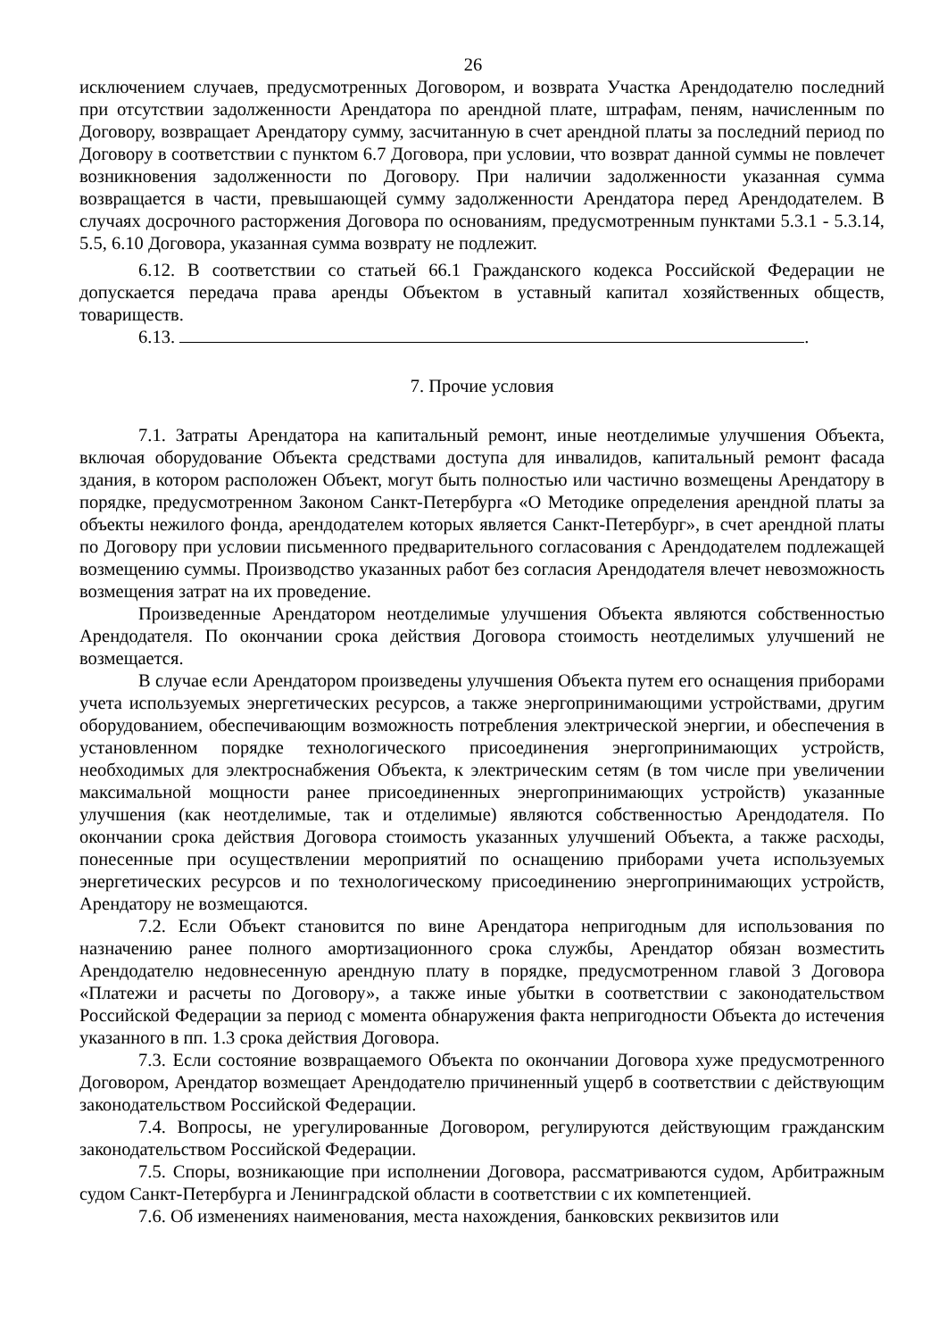26
исключением случаев, предусмотренных Договором, и возврата Участка Арендодателю последний при отсутствии задолженности Арендатора по арендной плате, штрафам, пеням, начисленным по Договору, возвращает Арендатору сумму, засчитанную в счет арендной платы за последний период по Договору в соответствии с пунктом 6.7 Договора, при условии, что возврат данной суммы не повлечет возникновения задолженности по Договору. При наличии задолженности указанная сумма возвращается в части, превышающей сумму задолженности Арендатора перед Арендодателем. В случаях досрочного расторжения Договора по основаниям, предусмотренным пунктами 5.3.1 - 5.3.14, 5.5, 6.10 Договора, указанная сумма возврату не подлежит.
6.12. В соответствии со статьей 66.1 Гражданского кодекса Российской Федерации не допускается передача права аренды Объектом в уставный капитал хозяйственных обществ, товариществ.
6.13. .
7. Прочие условия
7.1. Затраты Арендатора на капитальный ремонт, иные неотделимые улучшения Объекта, включая оборудование Объекта средствами доступа для инвалидов, капитальный ремонт фасада здания, в котором расположен Объект, могут быть полностью или частично возмещены Арендатору в порядке, предусмотренном Законом Санкт-Петербурга «О Методике определения арендной платы за объекты нежилого фонда, арендодателем которых является Санкт-Петербург», в счет арендной платы по Договору при условии письменного предварительного согласования с Арендодателем подлежащей возмещению суммы. Производство указанных работ без согласия Арендодателя влечет невозможность возмещения затрат на их проведение.
Произведенные Арендатором неотделимые улучшения Объекта являются собственностью Арендодателя. По окончании срока действия Договора стоимость неотделимых улучшений не возмещается.
В случае если Арендатором произведены улучшения Объекта путем его оснащения приборами учета используемых энергетических ресурсов, а также энергопринимающими устройствами, другим оборудованием, обеспечивающим возможность потребления электрической энергии, и обеспечения в установленном порядке технологического присоединения энергопринимающих устройств, необходимых для электроснабжения Объекта, к электрическим сетям (в том числе при увеличении максимальной мощности ранее присоединенных энергопринимающих устройств) указанные улучшения (как неотделимые, так и отделимые) являются собственностью Арендодателя. По окончании срока действия Договора стоимость указанных улучшений Объекта, а также расходы, понесенные при осуществлении мероприятий по оснащению приборами учета используемых энергетических ресурсов и по технологическому присоединению энергопринимающих устройств, Арендатору не возмещаются.
7.2. Если Объект становится по вине Арендатора непригодным для использования по назначению ранее полного амортизационного срока службы, Арендатор обязан возместить Арендодателю недовнесенную арендную плату в порядке, предусмотренном главой 3 Договора «Платежи и расчеты по Договору», а также иные убытки в соответствии с законодательством Российской Федерации за период с момента обнаружения факта непригодности Объекта до истечения указанного в пп. 1.3 срока действия Договора.
7.3. Если состояние возвращаемого Объекта по окончании Договора хуже предусмотренного Договором, Арендатор возмещает Арендодателю причиненный ущерб в соответствии с действующим законодательством Российской Федерации.
7.4. Вопросы, не урегулированные Договором, регулируются действующим гражданским законодательством Российской Федерации.
7.5. Споры, возникающие при исполнении Договора, рассматриваются судом, Арбитражным судом Санкт-Петербурга и Ленинградской области в соответствии с их компетенцией.
7.6. Об изменениях наименования, места нахождения, банковских реквизитов или